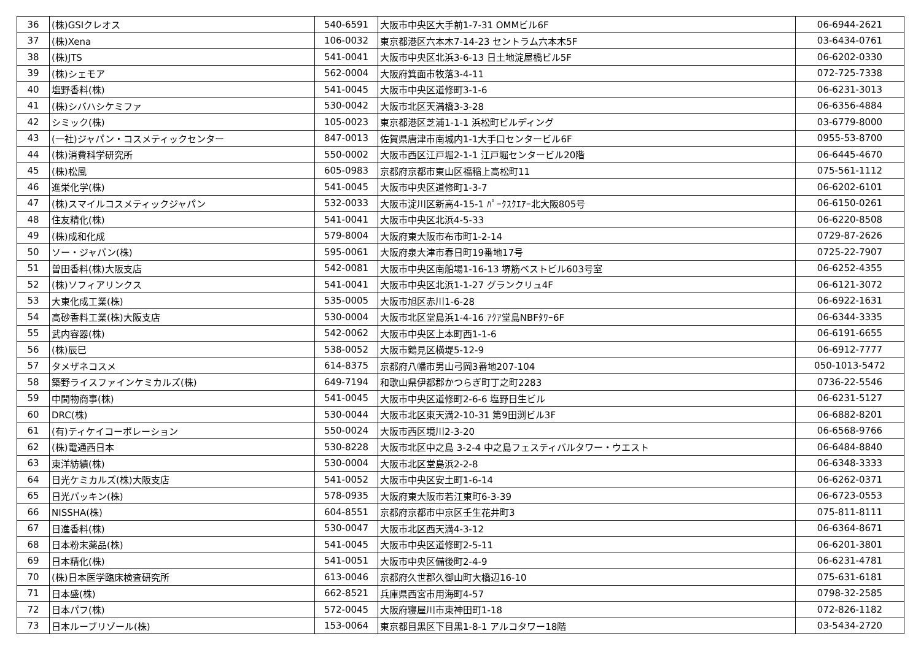| 36 | (株)GSIクレオス | 540-6591 | 大阪市中央区大手前1-7-31 OMMビル6F | 06-6944-2621 |
| 37 | (株)Xena | 106-0032 | 東京都港区六本木7-14-23 セントラム六本木5F | 03-6434-0761 |
| 38 | (株)JTS | 541-0041 | 大阪市中央区北浜3-6-13 日土地淀屋橋ビル5F | 06-6202-0330 |
| 39 | (株)シェモア | 562-0004 | 大阪府箕面市牧落3-4-11 | 072-725-7338 |
| 40 | 塩野香料(株) | 541-0045 | 大阪市中央区道修町3-1-6 | 06-6231-3013 |
| 41 | (株)シバハシケミファ | 530-0042 | 大阪市北区天満橋3-3-28 | 06-6356-4884 |
| 42 | シミック(株) | 105-0023 | 東京都港区芝浦1-1-1 浜松町ビルディング | 03-6779-8000 |
| 43 | (一社)ジャパン・コスメティックセンター | 847-0013 | 佐賀県唐津市南城内1-1大手口センタービル6F | 0955-53-8700 |
| 44 | (株)消費科学研究所 | 550-0002 | 大阪市西区江戸堀2-1-1 江戸堀センタービル20階 | 06-6445-4670 |
| 45 | (株)松風 | 605-0983 | 京都府京都市東山区福稲上高松町11 | 075-561-1112 |
| 46 | 進栄化学(株) | 541-0045 | 大阪市中央区道修町1-3-7 | 06-6202-6101 |
| 47 | (株)スマイルコスメティックジャパン | 532-0033 | 大阪市淀川区新高4-15-1 ﾊﾟｰｸｽｸｴｱｰ北大阪805号 | 06-6150-0261 |
| 48 | 住友精化(株) | 541-0041 | 大阪市中央区北浜4-5-33 | 06-6220-8508 |
| 49 | (株)成和化成 | 579-8004 | 大阪府東大阪市布市町1-2-14 | 0729-87-2626 |
| 50 | ソー・ジャパン(株) | 595-0061 | 大阪府泉大津市春日町19番地17号 | 0725-22-7907 |
| 51 | 曽田香料(株)大阪支店 | 542-0081 | 大阪市中央区南船場1-16-13 堺筋ベストビル603号室 | 06-6252-4355 |
| 52 | (株)ソフィアリンクス | 541-0041 | 大阪市中央区北浜1-1-27 グランクリュ4F | 06-6121-3072 |
| 53 | 大東化成工業(株) | 535-0005 | 大阪市旭区赤川1-6-28 | 06-6922-1631 |
| 54 | 高砂香料工業(株)大阪支店 | 530-0004 | 大阪市北区堂島浜1-4-16 ｱｸｱ堂島NBFﾀﾜｰ6F | 06-6344-3335 |
| 55 | 武内容器(株) | 542-0062 | 大阪市中央区上本町西1-1-6 | 06-6191-6655 |
| 56 | (株)辰巳 | 538-0052 | 大阪市鶴見区横堤5-12-9 | 06-6912-7777 |
| 57 | タメザネコスメ | 614-8375 | 京都府八幡市男山弓岡3番地207-104 | 050-1013-5472 |
| 58 | 築野ライスファインケミカルズ(株) | 649-7194 | 和歌山県伊都郡かつらぎ町丁之町2283 | 0736-22-5546 |
| 59 | 中間物商事(株) | 541-0045 | 大阪市中央区道修町2-6-6 塩野日生ビル | 06-6231-5127 |
| 60 | DRC(株) | 530-0044 | 大阪市北区東天満2-10-31 第9田渕ビル3F | 06-6882-8201 |
| 61 | (有)ティケイコーポレーション | 550-0024 | 大阪市西区境川2-3-20 | 06-6568-9766 |
| 62 | (株)電通西日本 | 530-8228 | 大阪市北区中之島 3-2-4 中之島フェスティバルタワー・ウエスト | 06-6484-8840 |
| 63 | 東洋紡績(株) | 530-0004 | 大阪市北区堂島浜2-2-8 | 06-6348-3333 |
| 64 | 日光ケミカルズ(株)大阪支店 | 541-0052 | 大阪市中央区安土町1-6-14 | 06-6262-0371 |
| 65 | 日光パッキン(株) | 578-0935 | 大阪府東大阪市若江東町6-3-39 | 06-6723-0553 |
| 66 | NISSHA(株) | 604-8551 | 京都府京都市中京区壬生花井町3 | 075-811-8111 |
| 67 | 日進香料(株) | 530-0047 | 大阪市北区西天満4-3-12 | 06-6364-8671 |
| 68 | 日本粉末薬品(株) | 541-0045 | 大阪市中央区道修町2-5-11 | 06-6201-3801 |
| 69 | 日本精化(株) | 541-0051 | 大阪市中央区備後町2-4-9 | 06-6231-4781 |
| 70 | (株)日本医学臨床検査研究所 | 613-0046 | 京都府久世郡久御山町大橋辺16-10 | 075-631-6181 |
| 71 | 日本盛(株) | 662-8521 | 兵庫県西宮市用海町4-57 | 0798-32-2585 |
| 72 | 日本パフ(株) | 572-0045 | 大阪府寝屋川市東神田町1-18 | 072-826-1182 |
| 73 | 日本ルーブリゾール(株) | 153-0064 | 東京都目黒区下目黒1-8-1 アルコタワー18階 | 03-5434-2720 |